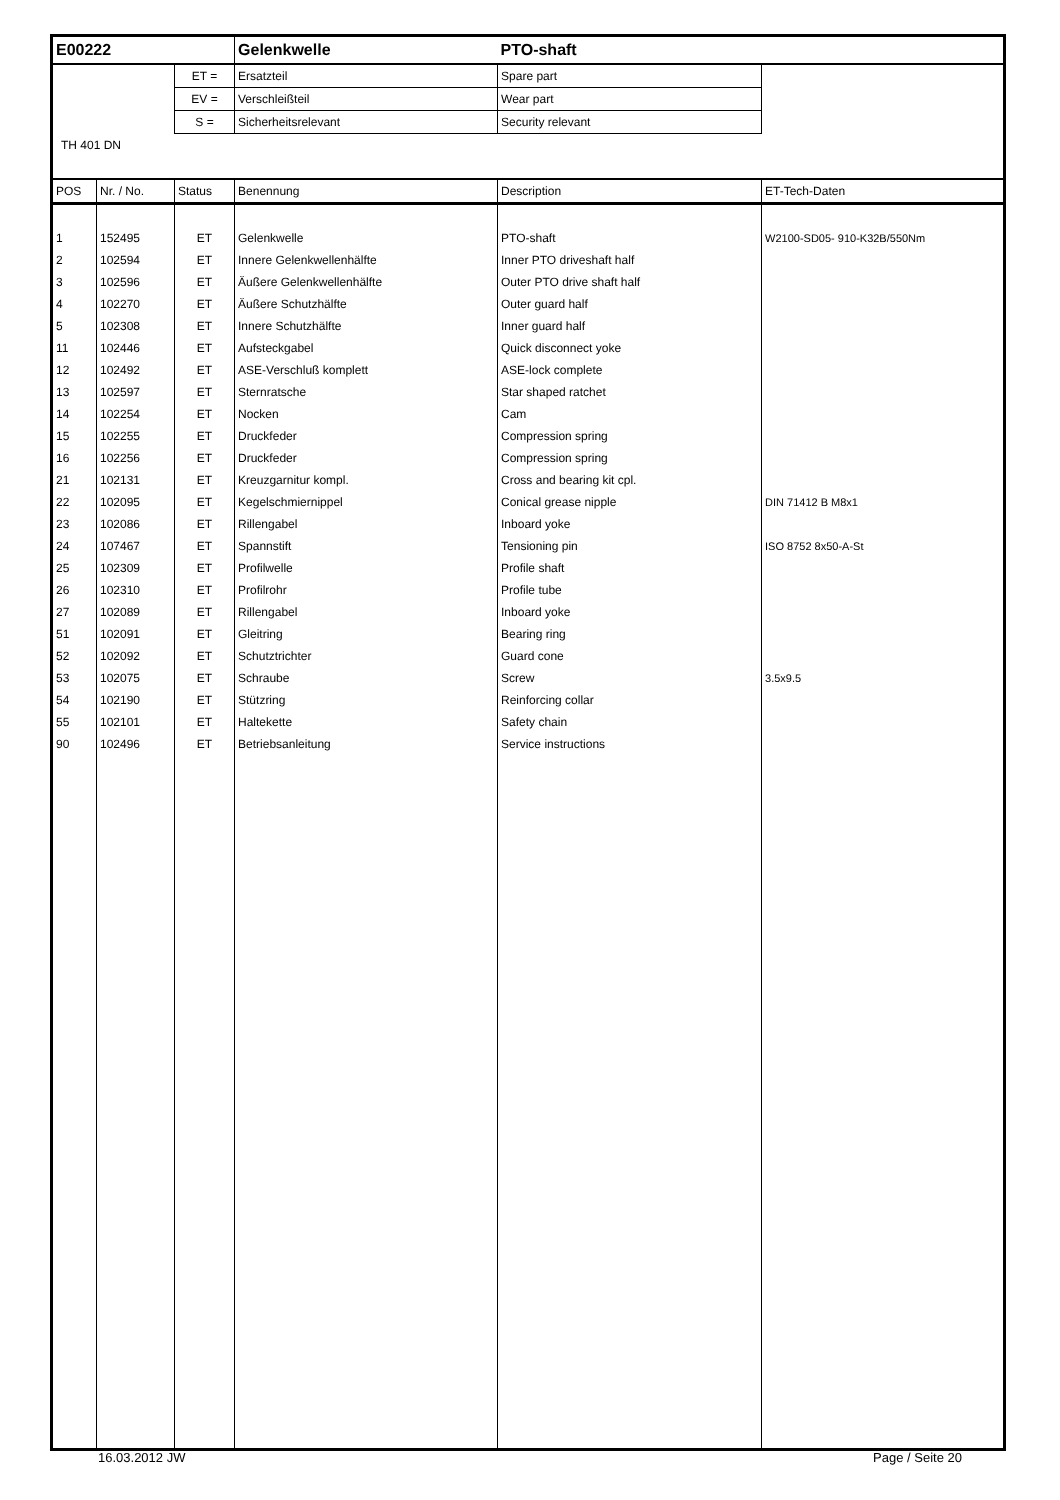| E00222 | | | Gelenkwelle | PTO-shaft | |
| | | ET = | Ersatzteil | Spare part | |
| | | EV = | Verschleißteil | Wear part | |
| | | S = | Sicherheitsrelevant | Security relevant | |
| TH 401 DN | | | | | |
| POS | Nr. / No. | Status | Benennung | Description | ET-Tech-Daten |
| 1 | 152495 | ET | Gelenkwelle | PTO-shaft | W2100-SD05- 910-K32B/550Nm |
| 2 | 102594 | ET | Innere Gelenkwellenhälfte | Inner PTO driveshaft half | |
| 3 | 102596 | ET | Äußere Gelenkwellenhälfte | Outer PTO drive shaft half | |
| 4 | 102270 | ET | Äußere Schutzhälfte | Outer guard half | |
| 5 | 102308 | ET | Innere Schutzhälfte | Inner guard half | |
| 11 | 102446 | ET | Aufsteckgabel | Quick disconnect yoke | |
| 12 | 102492 | ET | ASE-Verschluß komplett | ASE-lock complete | |
| 13 | 102597 | ET | Sternratsche | Star shaped ratchet | |
| 14 | 102254 | ET | Nocken | Cam | |
| 15 | 102255 | ET | Druckfeder | Compression spring | |
| 16 | 102256 | ET | Druckfeder | Compression spring | |
| 21 | 102131 | ET | Kreuzgarnitur kompl. | Cross and bearing kit cpl. | |
| 22 | 102095 | ET | Kegelschmiernippel | Conical grease nipple | DIN 71412 B M8x1 |
| 23 | 102086 | ET | Rillengabel | Inboard yoke | |
| 24 | 107467 | ET | Spannstift | Tensioning pin | ISO 8752 8x50-A-St |
| 25 | 102309 | ET | Profilwelle | Profile shaft | |
| 26 | 102310 | ET | Profilrohr | Profile tube | |
| 27 | 102089 | ET | Rillengabel | Inboard yoke | |
| 51 | 102091 | ET | Gleitring | Bearing ring | |
| 52 | 102092 | ET | Schutztrichter | Guard cone | |
| 53 | 102075 | ET | Schraube | Screw | 3.5x9.5 |
| 54 | 102190 | ET | Stützring | Reinforcing collar | |
| 55 | 102101 | ET | Haltekette | Safety chain | |
| 90 | 102496 | ET | Betriebsanleitung | Service instructions | |
16.03.2012 JW Page / Seite 20